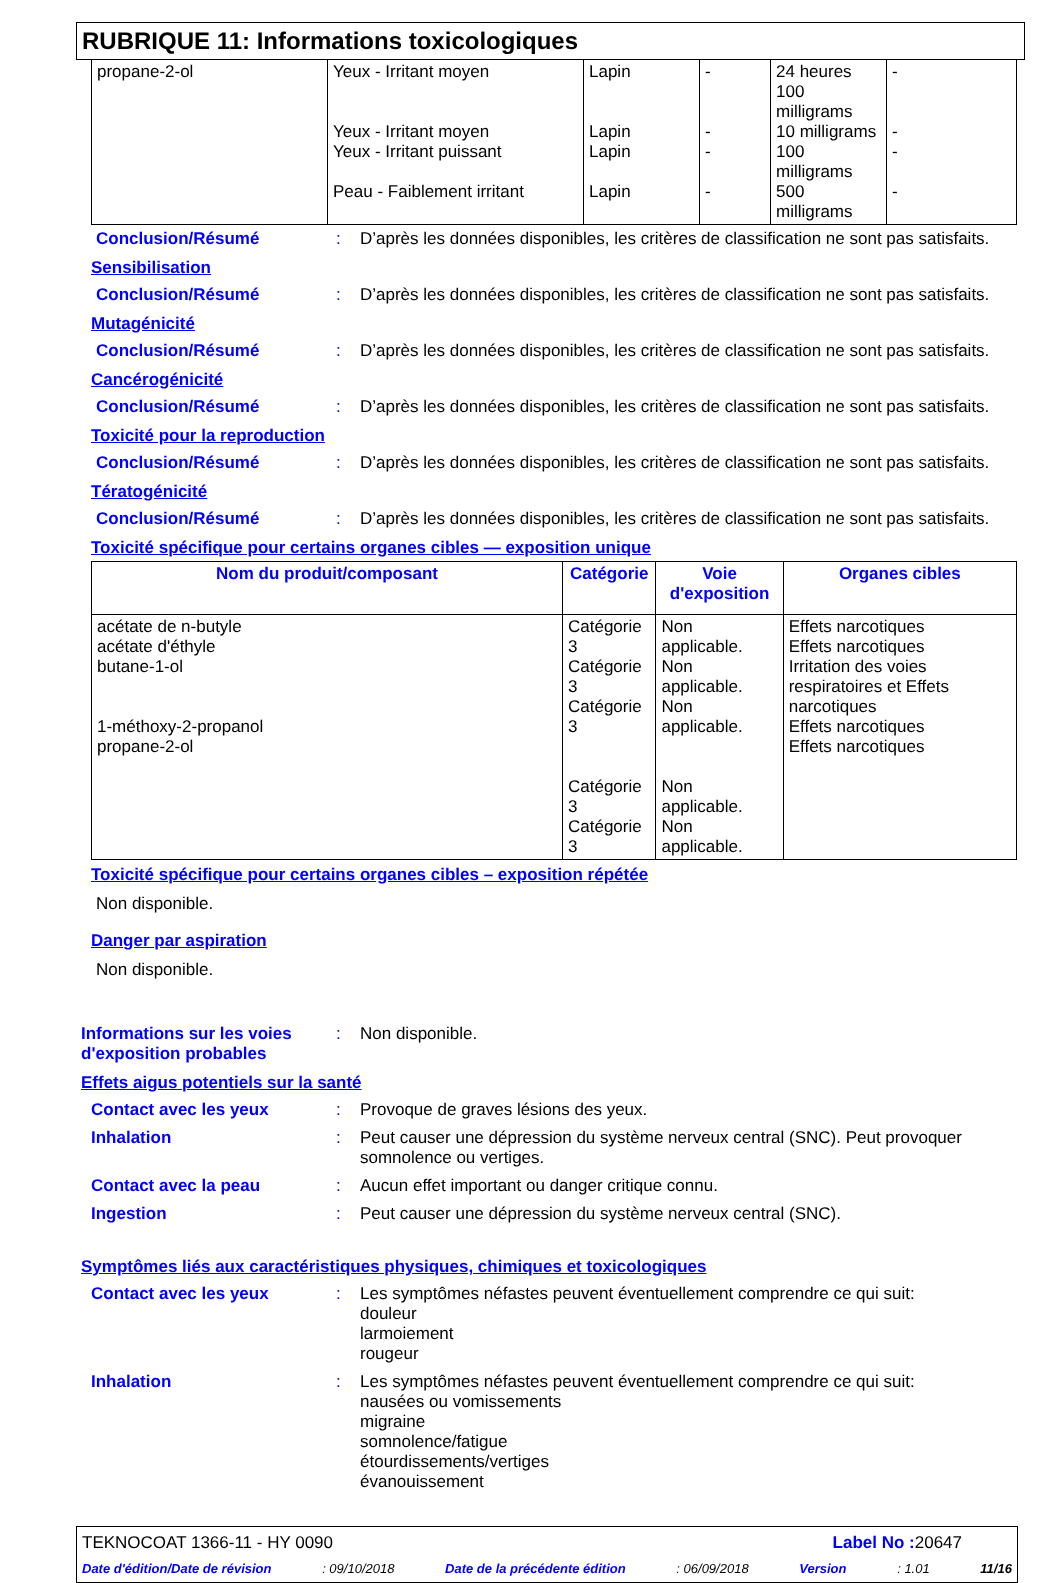RUBRIQUE 11: Informations toxicologiques
| propane-2-ol | Yeux - Irritant moyen Yeux - Irritant moyen Yeux - Irritant puissant Peau - Faiblement irritant | Lapin Lapin Lapin Lapin | - - - - | 24 heures 100 milligrams 10 milligrams 100 milligrams 500 milligrams | - - - - |
Conclusion/Résumé: D’après les données disponibles, les critères de classification ne sont pas satisfaits.
Sensibilisation
Conclusion/Résumé: D’après les données disponibles, les critères de classification ne sont pas satisfaits.
Mutagénicité
Conclusion/Résumé: D’après les données disponibles, les critères de classification ne sont pas satisfaits.
Cancérogénicité
Conclusion/Résumé: D’après les données disponibles, les critères de classification ne sont pas satisfaits.
Toxicité pour la reproduction
Conclusion/Résumé: D’après les données disponibles, les critères de classification ne sont pas satisfaits.
Tératogénicité
Conclusion/Résumé: D’après les données disponibles, les critères de classification ne sont pas satisfaits.
Toxicité spécifique pour certains organes cibles — exposition unique
| Nom du produit/composant | Catégorie | Voie d'exposition | Organes cibles |
| --- | --- | --- | --- |
| acétate de n-butyle acétate d'éthyle butane-1-ol 1-méthoxy-2-propanol propane-2-ol | Catégorie 3 Catégorie 3 Catégorie 3 Catégorie 3 Catégorie 3 | Non applicable. Non applicable. Non applicable. Non applicable. Non applicable. | Effets narcotiques Effets narcotiques Irritation des voies respiratoires et Effets narcotiques Effets narcotiques Effets narcotiques |
Toxicité spécifique pour certains organes cibles – exposition répétée
Non disponible.
Danger par aspiration
Non disponible.
Informations sur les voies d'exposition probables: Non disponible.
Effets aigus potentiels sur la santé
Contact avec les yeux: Provoque de graves lésions des yeux.
Inhalation: Peut causer une dépression du système nerveux central (SNC). Peut provoquer somnolence ou vertiges.
Contact avec la peau: Aucun effet important ou danger critique connu.
Ingestion: Peut causer une dépression du système nerveux central (SNC).
Symptômes liés aux caractéristiques physiques, chimiques et toxicologiques
Contact avec les yeux: Les symptômes néfastes peuvent éventuellement comprendre ce qui suit:
douleur
larmoiement
rougeur
Inhalation: Les symptômes néfastes peuvent éventuellement comprendre ce qui suit:
nausées ou vomissements
migraine
somnolence/fatigue
étourdissements/vertiges
évanouissement
TEKNOCOAT 1366-11 - HY 0090 Label No : 20647
Date d'édition/Date de révision: 09/10/2018 Date de la précédente édition: 06/09/2018 Version: 1.01 11/16